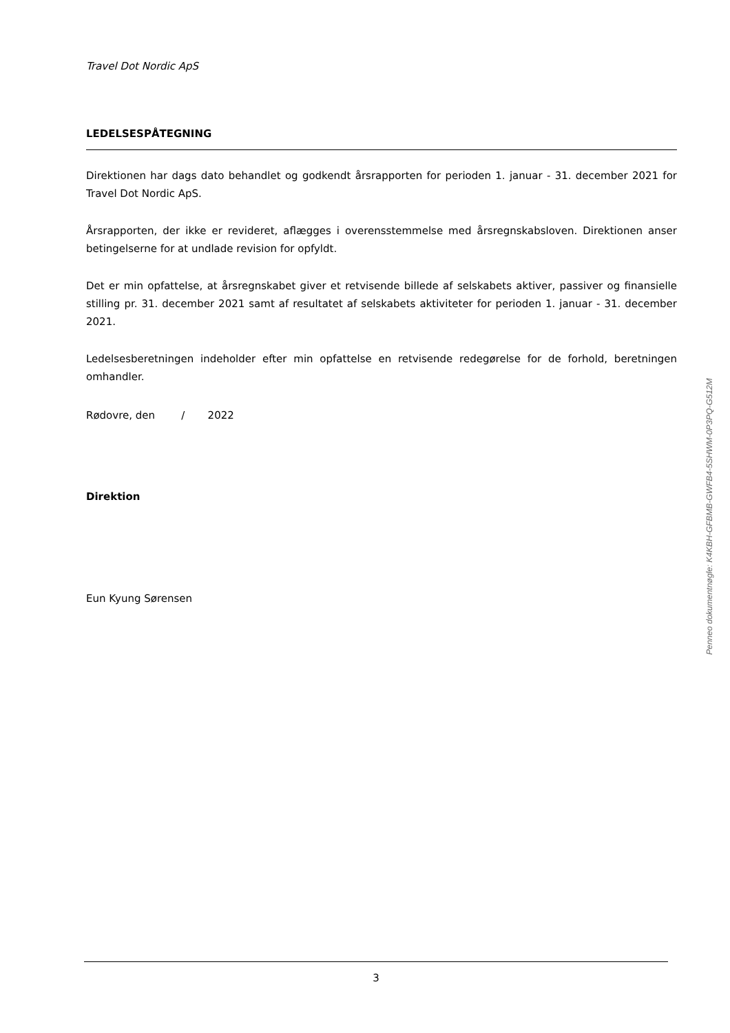Travel Dot Nordic ApS
LEDELSESPÅTEGNING
Direktionen har dags dato behandlet og godkendt årsrapporten for perioden 1. januar - 31. december 2021 for Travel Dot Nordic ApS.
Årsrapporten, der ikke er revideret, aflægges i overensstemmelse med årsregnskabsloven. Direktionen anser betingelserne for at undlade revision for opfyldt.
Det er min opfattelse, at årsregnskabet giver et retvisende billede af selskabets aktiver, passiver og finansielle stilling pr. 31. december 2021 samt af resultatet af selskabets aktiviteter for perioden 1. januar - 31. december 2021.
Ledelsesberetningen indeholder efter min opfattelse en retvisende redegørelse for de forhold, beretningen omhandler.
Rødovre, den / 2022
Direktion
Eun Kyung Sørensen
Penneo dokumentnøgle: K4KBH-GFBMB-GWFB4-5SHWM-0P3PQ-G512M
3